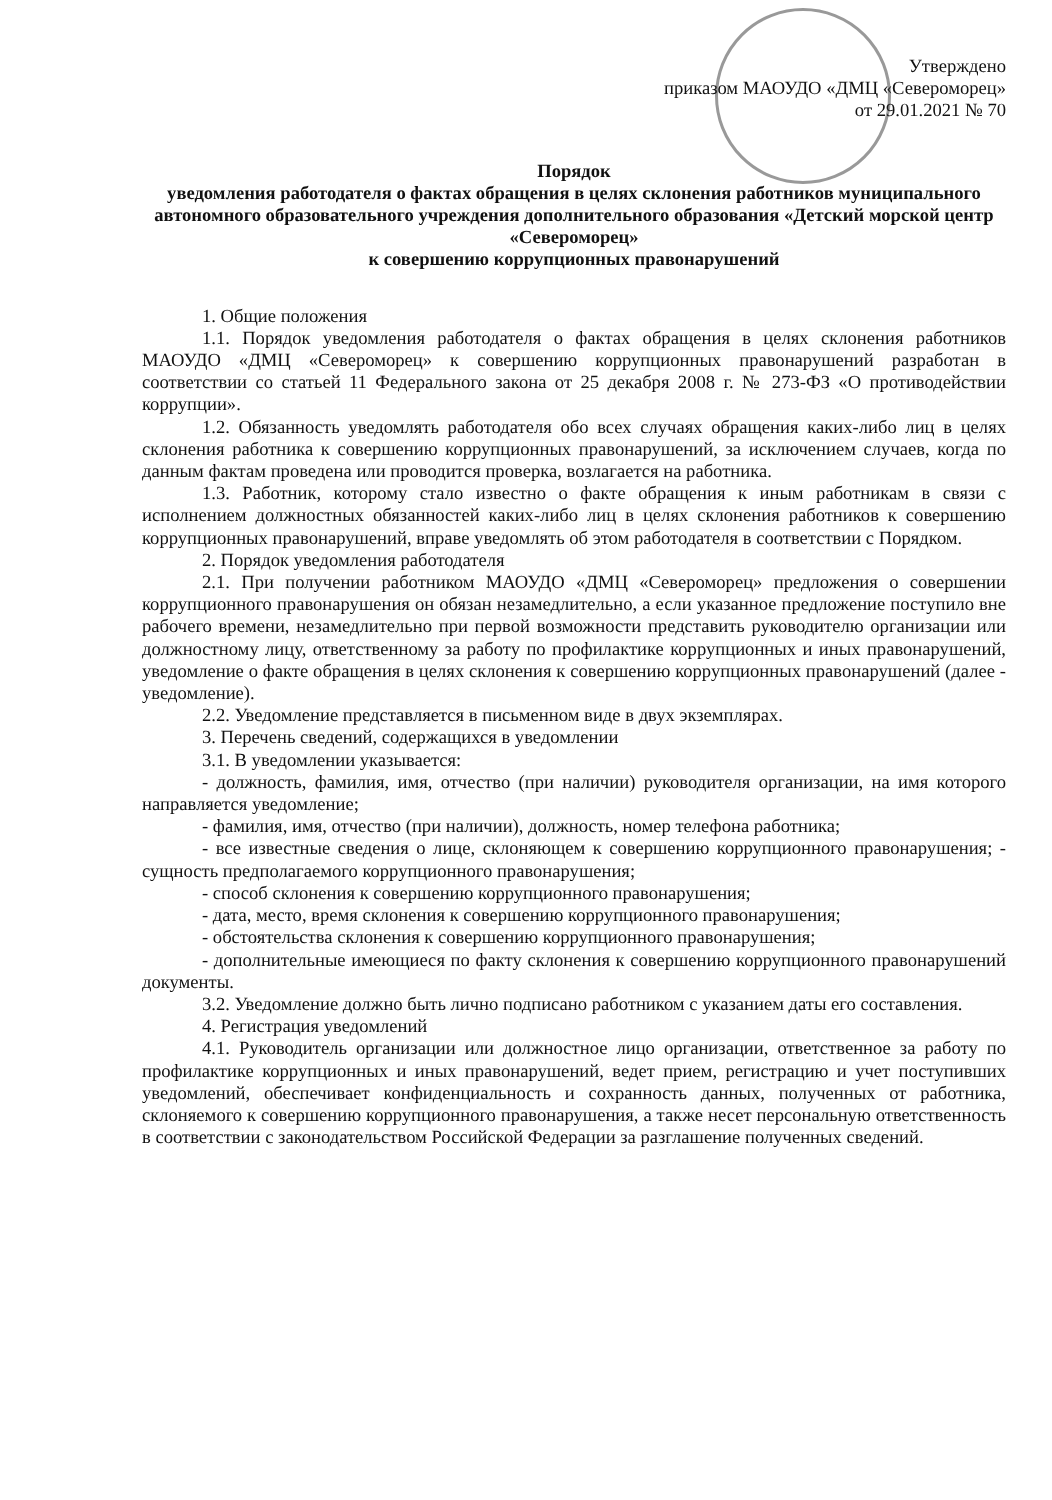Утверждено
приказом МАОУДО «ДМЦ «Североморец»
от 29.01.2021 № 70
Порядок
уведомления работодателя о фактах обращения в целях склонения работников муниципального автономного образовательного учреждения дополнительного образования «Детский морской центр «Североморец»
к совершению коррупционных правонарушений
1. Общие положения
1.1. Порядок уведомления работодателя о фактах обращения в целях склонения работников МАОУДО «ДМЦ «Североморец» к совершению коррупционных правонарушений разработан в соответствии со статьей 11 Федерального закона от 25 декабря 2008 г. № 273-ФЗ «О противодействии коррупции».
1.2. Обязанность уведомлять работодателя обо всех случаях обращения каких-либо лиц в целях склонения работника к совершению коррупционных правонарушений, за исключением случаев, когда по данным фактам проведена или проводится проверка, возлагается на работника.
1.3. Работник, которому стало известно о факте обращения к иным работникам в связи с исполнением должностных обязанностей каких-либо лиц в целях склонения работников к совершению коррупционных правонарушений, вправе уведомлять об этом работодателя в соответствии с Порядком.
2. Порядок уведомления работодателя
2.1. При получении работником МАОУДО «ДМЦ «Североморец» предложения о совершении коррупционного правонарушения он обязан незамедлительно, а если указанное предложение поступило вне рабочего времени, незамедлительно при первой возможности представить руководителю организации или должностному лицу, ответственному за работу по профилактике коррупционных и иных правонарушений, уведомление о факте обращения в целях склонения к совершению коррупционных правонарушений (далее - уведомление).
2.2. Уведомление представляется в письменном виде в двух экземплярах.
3. Перечень сведений, содержащихся в уведомлении
3.1. В уведомлении указывается:
- должность, фамилия, имя, отчество (при наличии) руководителя организации, на имя которого направляется уведомление;
- фамилия, имя, отчество (при наличии), должность, номер телефона работника;
- все известные сведения о лице, склоняющем к совершению коррупционного правонарушения; - сущность предполагаемого коррупционного правонарушения;
- способ склонения к совершению коррупционного правонарушения;
- дата, место, время склонения к совершению коррупционного правонарушения;
- обстоятельства склонения к совершению коррупционного правонарушения;
- дополнительные имеющиеся по факту склонения к совершению коррупционного правонарушений документы.
3.2. Уведомление должно быть лично подписано работником с указанием даты его составления.
4. Регистрация уведомлений
4.1. Руководитель организации или должностное лицо организации, ответственное за работу по профилактике коррупционных и иных правонарушений, ведет прием, регистрацию и учет поступивших уведомлений, обеспечивает конфиденциальность и сохранность данных, полученных от работника, склоняемого к совершению коррупционного правонарушения, а также несет персональную ответственность в соответствии с законодательством Российской Федерации за разглашение полученных сведений.